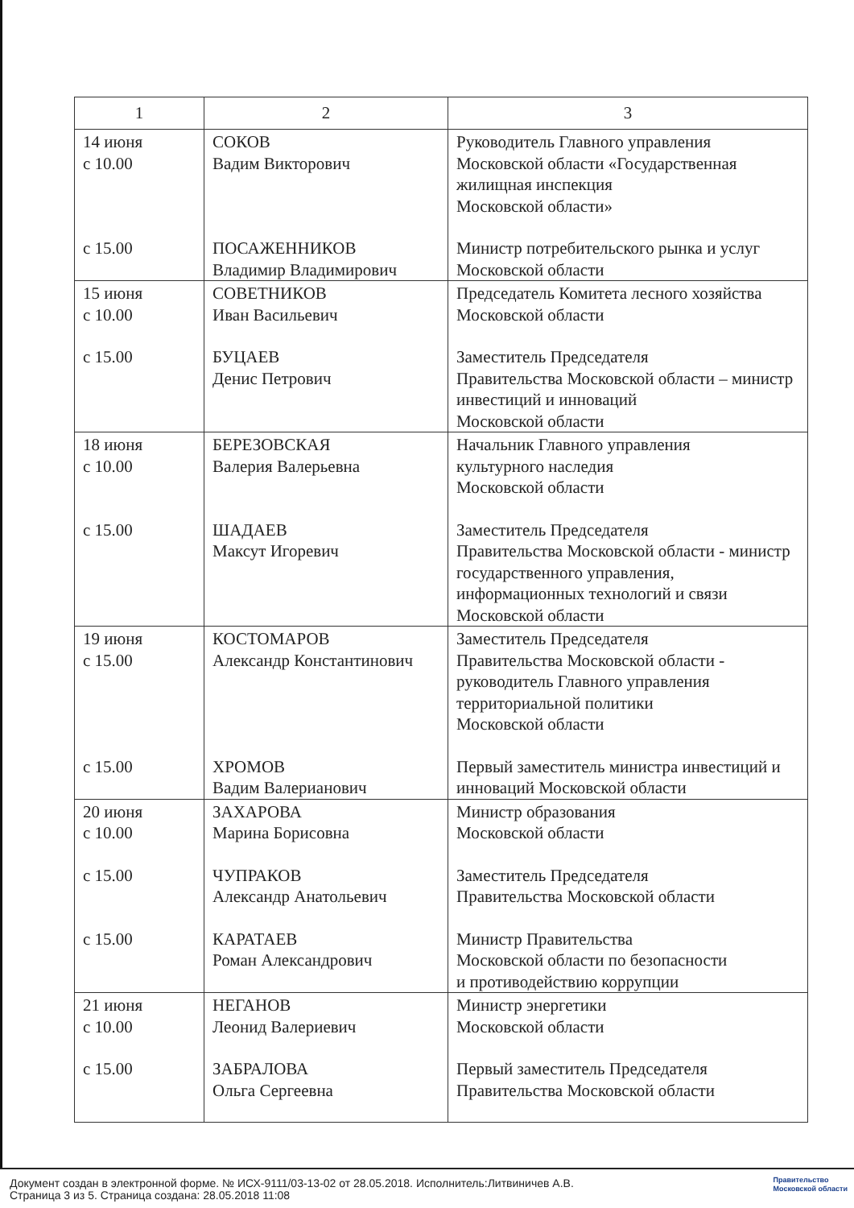| 1 | 2 | 3 |
| --- | --- | --- |
| 14 июня с 10.00 с 15.00 | СОКОВ Вадим Викторович ПОСАЖЕННИКОВ Владимир Владимирович | Руководитель Главного управления Московской области «Государственная жилищная инспекция Московской области» Министр потребительского рынка и услуг Московской области |
| 15 июня с 10.00 с 15.00 | СОВЕТНИКОВ Иван Васильевич БУЦАЕВ Денис Петрович | Председатель Комитета лесного хозяйства Московской области Заместитель Председателя Правительства Московской области – министр инвестиций и инноваций Московской области |
| 18 июня с 10.00 с 15.00 | БЕРЕЗОВСКАЯ Валерия Валерьевна ШАДАЕВ Максут Игоревич | Начальник Главного управления культурного наследия Московской области Заместитель Председателя Правительства Московской области - министр государственного управления, информационных технологий и связи Московской области |
| 19 июня с 15.00 с 15.00 | КОСТОМАРОВ Александр Константинович ХРОМОВ Вадим Валерианович | Заместитель Председателя Правительства Московской области - руководитель Главного управления территориальной политики Московской области Первый заместитель министра инвестиций и инноваций Московской области |
| 20 июня с 10.00 с 15.00 с 15.00 | ЗАХАРОВА Марина Борисовна ЧУПРАКОВ Александр Анатольевич КАРАТАЕВ Роман Александрович | Министр образования Московской области Заместитель Председателя Правительства Московской области Министр Правительства Московской области по безопасности и противодействию коррупции |
| 21 июня с 10.00 с 15.00 | НЕГАНОВ Леонид Валериевич ЗАБРАЛОВА Ольга Сергеевна | Министр энергетики Московской области Первый заместитель Председателя Правительства Московской области |
Документ создан в электронной форме. № ИСХ-9111/03-13-02 от 28.05.2018. Исполнитель:Литвиничев А.В.
Страница 3 из 5. Страница создана: 28.05.2018 11:08
Правительство
Московской области